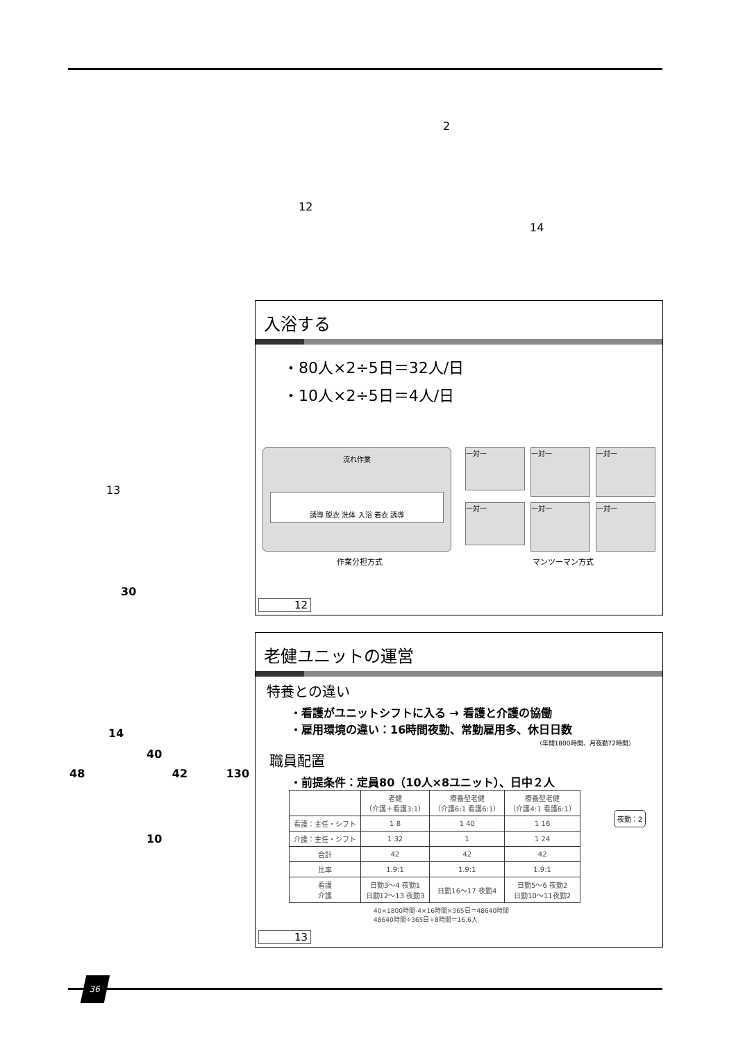2
12
14
13
30
14
40
48 42 130
10
入浴する
・80人×2÷5日＝32人/日
・10人×2÷5日＝4人/日
流れ作業
誘導 脱衣 洗体 入浴 着衣 誘導
一対一
一対一
一対一
一対一
一対一
一対一
作業分担方式 マンツーマン方式
12
老健ユニットの運営
特養との違い
・看護がユニットシフトに入る → 看護と介護の協働
・雇用環境の違い：16時間夜勤、常勤雇用多、休日日数
（年間1800時間、月夜勤72時間）
職員配置
・前提条件：定員80（10人×8ユニット）、日中２人
| | 老健 （介護＋看護3:1） | 療養型老健 （介護6:1 看護6:1） | 療養型老健 （介護4:1 看護6:1） |
| --- | --- | --- | --- |
| 看護：主任・シフト | 1 8 | 1 40 | 1 16 |
| 介護：主任・シフト | 1 32 | 1 | 1 24 |
| 合計 | 42 | 42 | 42 |
| 比率 | 1.9:1 | 1.9:1 | 1.9:1 |
| 看護 介護 | 日勤3〜4 夜勤1 日勤12〜13 夜勤3 | 日勤16〜17 夜勤4 | 日勤5〜6 夜勤2 日勤10〜11夜勤2 |
夜勤：2
40×1800時間-4×16時間×365日＝48640時間
48640時間÷365日÷8時間＝16.6人
13
36